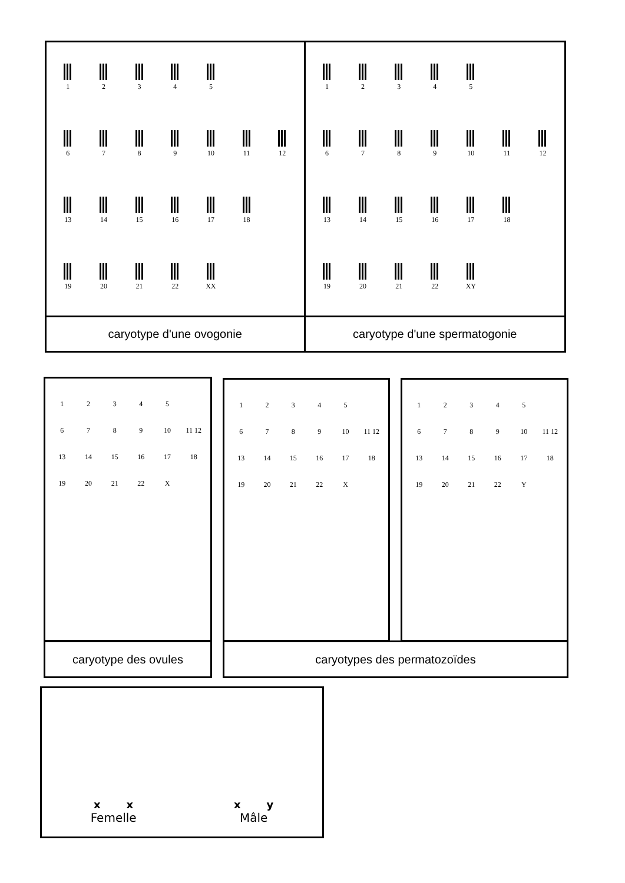1
2
3
4
5
6
7
8
9
10
11
12
13
14
15
16
17
18
19
20
21
22
XX
1
2
3
4
5
6
7
8
9
10
11
12
13
14
15
16
17
18
19
20
21
22
XY
caryotype d'une ovogonie
caryotype d'une spermatogonie
1
2
3
4
5
6
7
8
9
10
11 12
13
14
15
16
17
18
19
20
21
22
X
1
2
3
4
5
6
7
8
9
10
11 12
13
14
15
16
17
18
19
20
21
22
X
1
2
3
4
5
6
7
8
9
10
11 12
13
14
15
16
17
18
19
20
21
22
Y
caryotype des ovules caryotypes des permatozoïdes
x x
Femelle
x y
Mâle